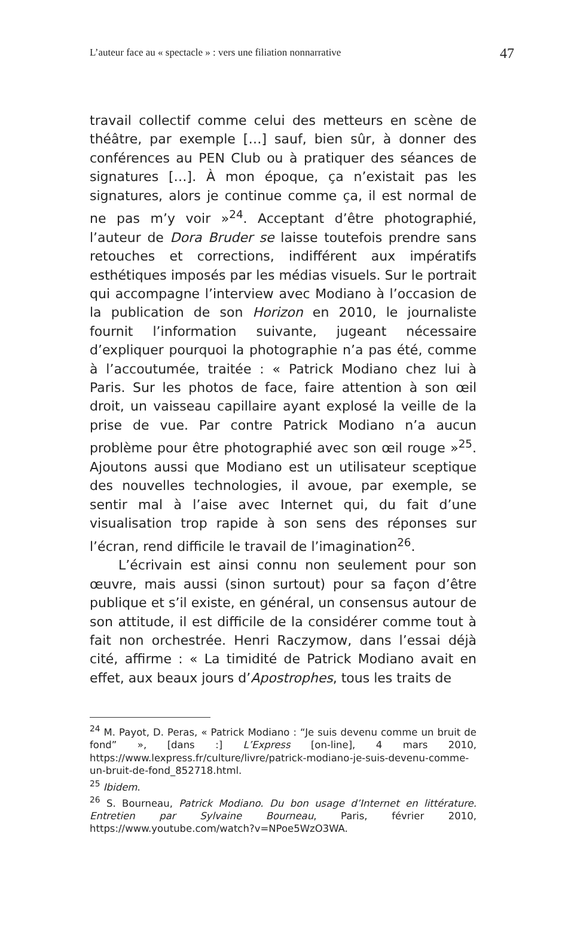L’auteur face au « spectacle » : vers une filiation nonnarrative 47
travail collectif comme celui des metteurs en scène de théâtre, par exemple […] sauf, bien sûr, à donner des conférences au PEN Club ou à pratiquer des séances de signatures […]. À mon époque, ça n’existait pas les signatures, alors je continue comme ça, il est normal de ne pas m’y voir »<sup>24</sup>. Acceptant d’être photographié, l’auteur de Dora Bruder se laisse toutefois prendre sans retouches et corrections, indifférent aux impératifs esthétiques imposés par les médias visuels. Sur le portrait qui accompagne l’interview avec Modiano à l’occasion de la publication de son Horizon en 2010, le journaliste fournit l’information suivante, jugeant nécessaire d’expliquer pourquoi la photographie n’a pas été, comme à l’accoutumée, traitée : « Patrick Modiano chez lui à Paris. Sur les photos de face, faire attention à son œil droit, un vaisseau capillaire ayant explosé la veille de la prise de vue. Par contre Patrick Modiano n’a aucun problème pour être photographié avec son œil rouge »<sup>25</sup>. Ajoutons aussi que Modiano est un utilisateur sceptique des nouvelles technologies, il avoue, par exemple, se sentir mal à l’aise avec Internet qui, du fait d’une visualisation trop rapide à son sens des réponses sur l’écran, rend difficile le travail de l’imagination<sup>26</sup>.
L’écrivain est ainsi connu non seulement pour son œuvre, mais aussi (sinon surtout) pour sa façon d’être publique et s’il existe, en général, un consensus autour de son attitude, il est difficile de la considérer comme tout à fait non orchestrée. Henri Raczymow, dans l’essai déjà cité, affirme : « La timidité de Patrick Modiano avait en effet, aux beaux jours d’Apostrophes, tous les traits de
<sup>24</sup> M. Payot, D. Peras, « Patrick Modiano : “Je suis devenu comme un bruit de fond” », [dans :] L’Express [on-line], 4 mars 2010, https://www.lexpress.fr/culture/livre/patrick-modiano-je-suis-devenu-comme-un-bruit-de-fond_852718.html.
<sup>25</sup> Ibidem.
<sup>26</sup> S. Bourneau, Patrick Modiano. Du bon usage d’Internet en littérature. Entretien par Sylvaine Bourneau, Paris, février 2010, https://www.youtube.com/watch?v=NPoe5WzO3WA.